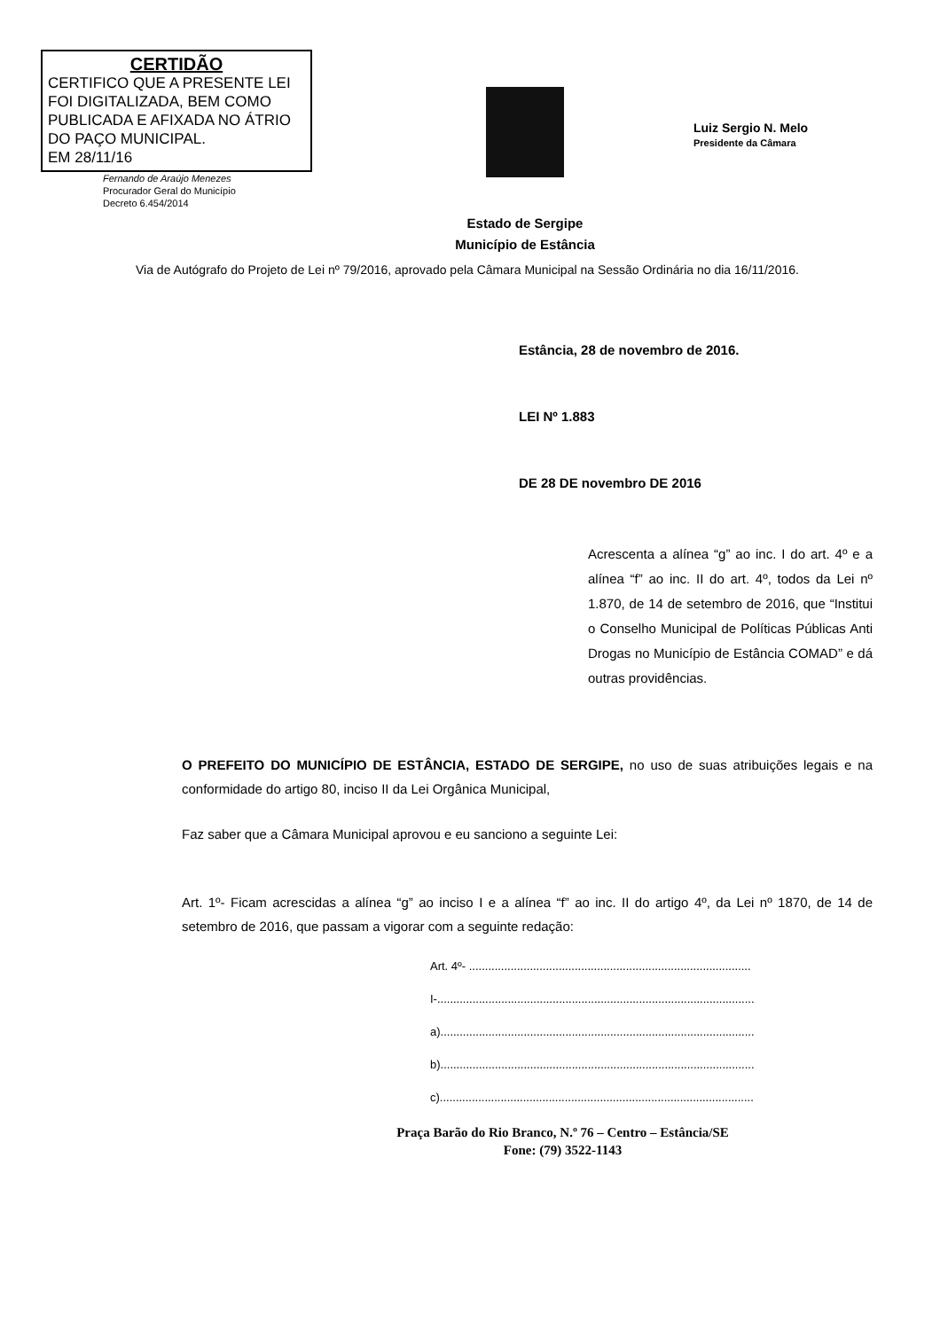CERTIDÃO
CERTIFICO QUE A PRESENTE LEI FOI DIGITALIZADA, BEM COMO PUBLICADA E AFIXADA NO ÁTRIO DO PAÇO MUNICIPAL.
EM 28/11/16
Fernando de Araújo Menezes
Procurador Geral do Município
Decreto 6.454/2014
Estado de Sergipe
Município de Estância
Luiz Sergio N. Melo
Presidente da Câmara
Via de Autógrafo do Projeto de Lei nº 79/2016, aprovado pela Câmara Municipal na Sessão Ordinária no dia 16/11/2016.
Estância, 28 de novembro de 2016.
LEI Nº 1.883
DE 28 DE novembro DE 2016
Acrescenta a alínea “g” ao inc. I do art. 4º e a alínea “f” ao inc. II do art. 4º, todos da Lei nº 1.870, de 14 de setembro de 2016, que “Institui o Conselho Municipal de Políticas Públicas Anti Drogas no Município de Estância COMAD” e dá outras providências.
O PREFEITO DO MUNICÍPIO DE ESTÂNCIA, ESTADO DE SERGIPE, no uso de suas atribuições legais e na conformidade do artigo 80, inciso II da Lei Orgânica Municipal,
Faz saber que a Câmara Municipal aprovou e eu sanciono a seguinte Lei:
Art. 1º- Ficam acrescidas a alínea “g” ao inciso I e a alínea “f” ao inc. II do artigo 4º, da Lei nº 1870, de 14 de setembro de 2016, que passam a vigorar com a seguinte redação:
Art. 4º- ........................................................................................
I-...................................................................................................
a)..................................................................................................
b)..................................................................................................
c)..................................................................................................
Praça Barão do Rio Branco, N.º 76 – Centro – Estância/SE
Fone: (79) 3522-1143